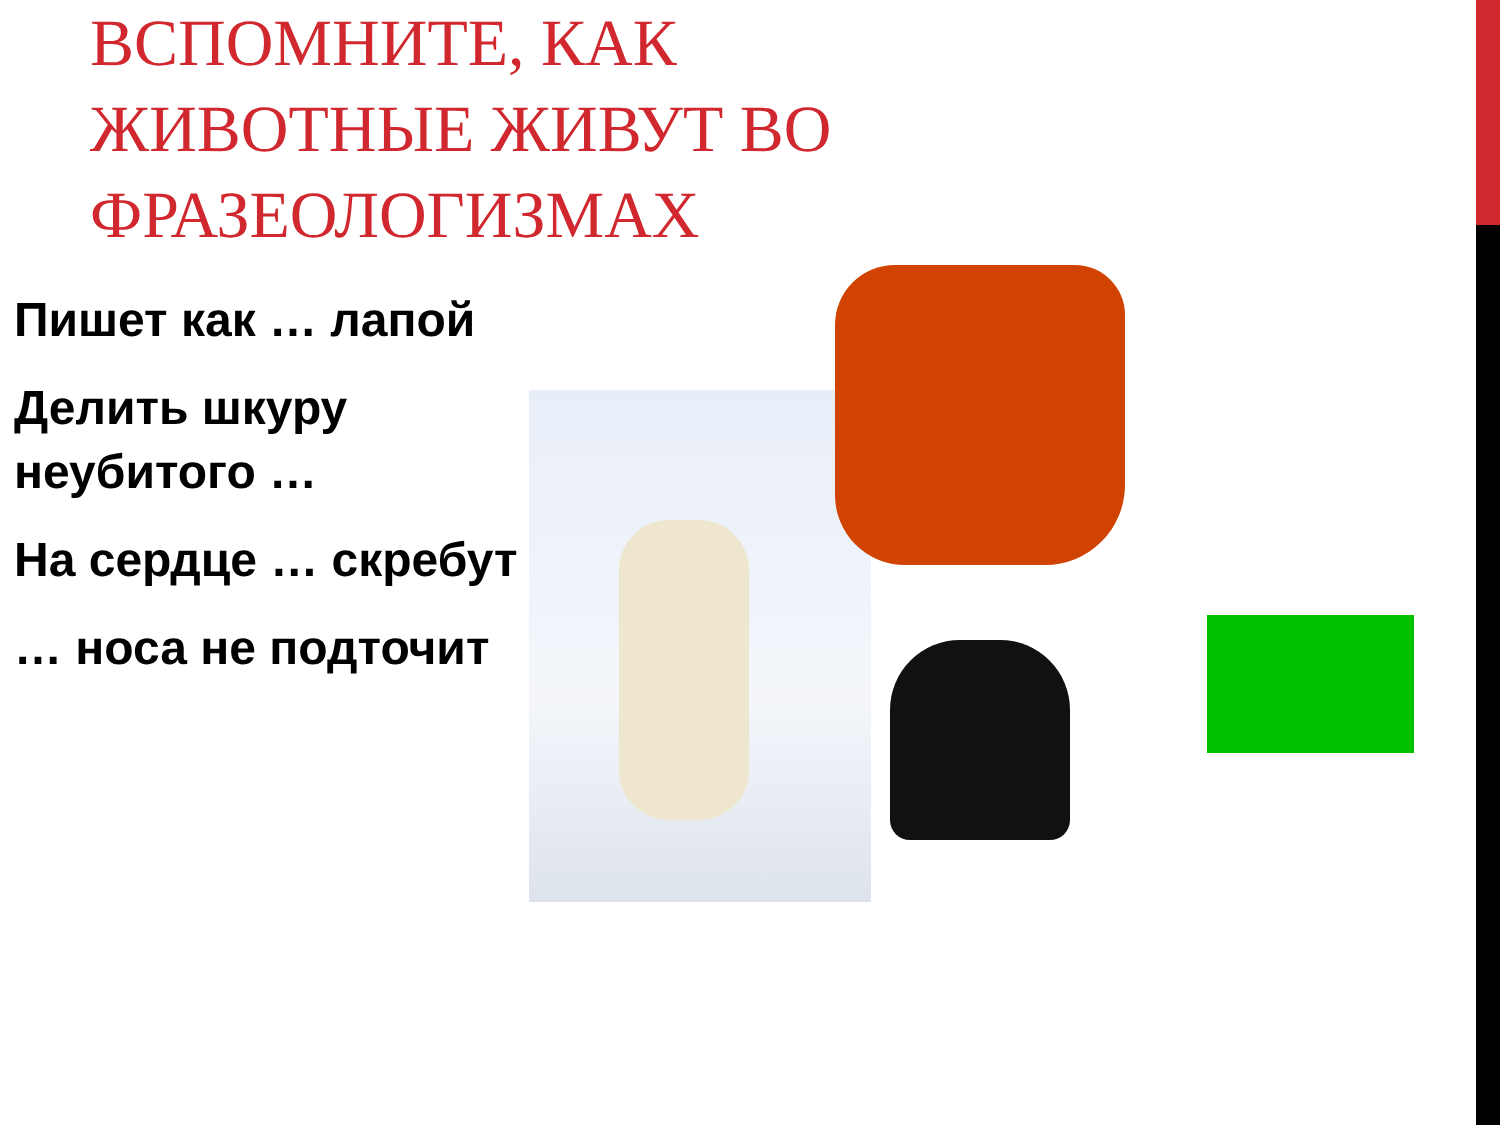ВСПОМНИТЕ, КАК ЖИВОТНЫЕ ЖИВУТ ВО ФРАЗЕОЛОГИЗМАХ
Пишет как … лапой
Делить шкуру неубитого …
На сердце … скребут
… носа не подточит